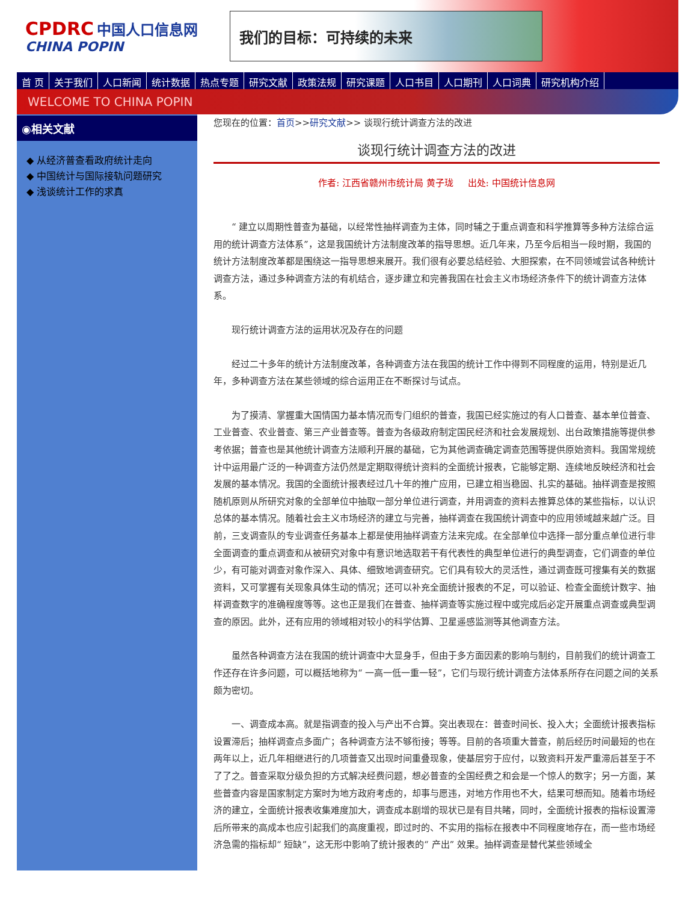CPDRC 中国人口信息网
CHINA POPIN
我们的目标：可持续的未来
首 页 关于我们 人口新闻 统计数据 热点专题 研究文献 政策法规 研究课题 人口书目 人口期刊 人口词典 研究机构介绍
WELCOME TO CHINA POPIN
◉相关文献
◆ 从经济普查看政府统计走向
◆ 中国统计与国际接轨问题研究
◆ 浅谈统计工作的求真
您现在的位置：首页>>研究文献>> 谈现行统计调查方法的改进
谈现行统计调查方法的改进
作者: 江西省赣州市统计局 黄子珑 出处: 中国统计信息网
“ 建立以周期性普查为基础，以经常性抽样调查为主体，同时辅之于重点调查和科学推算等多种方法综合运用的统计调查方法体系”，这是我国统计方法制度改革的指导思想。近几年来，乃至今后相当一段时期，我国的统计方法制度改革都是围绕这一指导思想来展开。我们很有必要总结经验、大胆探索，在不同领域尝试各种统计调查方法，通过多种调查方法的有机结合，逐步建立和完善我国在社会主义市场经济条件下的统计调查方法体系。
现行统计调查方法的运用状况及存在的问题
经过二十多年的统计方法制度改革，各种调查方法在我国的统计工作中得到不同程度的运用，特别是近几年，多种调查方法在某些领域的综合运用正在不断探讨与试点。
为了摸清、掌握重大国情国力基本情况而专门组织的普查，我国已经实施过的有人口普查、基本单位普查、工业普查、农业普查、第三产业普查等。普查为各级政府制定国民经济和社会发展规划、出台政策措施等提供参考依据；普查也是其他统计调查方法顺利开展的基础，它为其他调查确定调查范围等提供原始资料。我国常规统计中运用最广泛的一种调查方法仍然是定期取得统计资料的全面统计报表，它能够定期、连续地反映经济和社会发展的基本情况。我国的全面统计报表经过几十年的推广应用，已建立相当稳固、扎实的基础。抽样调查是按照随机原则从所研究对象的全部单位中抽取一部分单位进行调查，并用调查的资料去推算总体的某些指标，以认识总体的基本情况。随着社会主义市场经济的建立与完善，抽样调查在我国统计调查中的应用领域越来越广泛。目前，三支调查队的专业调查任务基本上都是使用抽样调查方法来完成。在全部单位中选择一部分重点单位进行非全面调查的重点调查和从被研究对象中有意识地选取若干有代表性的典型单位进行的典型调查，它们调查的单位少，有可能对调查对象作深入、具体、细致地调查研究。它们具有较大的灵活性，通过调查既可搜集有关的数据资料，又可掌握有关现象具体生动的情况；还可以补充全面统计报表的不足，可以验证、检查全面统计数字、抽样调查数字的准确程度等等。这也正是我们在普查、抽样调查等实施过程中或完成后必定开展重点调查或典型调查的原因。此外，还有应用的领域相对较小的科学估算、卫星遥感监测等其他调查方法。
虽然各种调查方法在我国的统计调查中大显身手，但由于多方面因素的影响与制约，目前我们的统计调查工作还存在许多问题，可以概括地称为“ 一高一低一重一轻”，它们与现行统计调查方法体系所存在问题之间的关系颇为密切。
一、调查成本高。就是指调查的投入与产出不合算。突出表现在：普查时间长、投入大；全面统计报表指标设置滞后；抽样调查点多面广；各种调查方法不够衔接；等等。目前的各项重大普查，前后经历时间最短的也在两年以上，近几年相继进行的几项普查又出现时间重叠现象，使基层穷于应付，以致资料开发严重滞后甚至于不了了之。普查采取分级负担的方式解决经费问题，想必普查的全国经费之和会是一个惊人的数字；另一方面，某些普查内容是国家制定方案时为地方政府考虑的，却事与愿违，对地方作用也不大，结果可想而知。随着市场经济的建立，全面统计报表收集难度加大，调查成本剧增的现状已是有目共睹，同时，全面统计报表的指标设置滞后所带来的高成本也应引起我们的高度重视，即过时的、不实用的指标在报表中不同程度地存在，而一些市场经济急需的指标却“ 短缺”，这无形中影响了统计报表的“ 产出” 效果。抽样调查是替代某些领域全